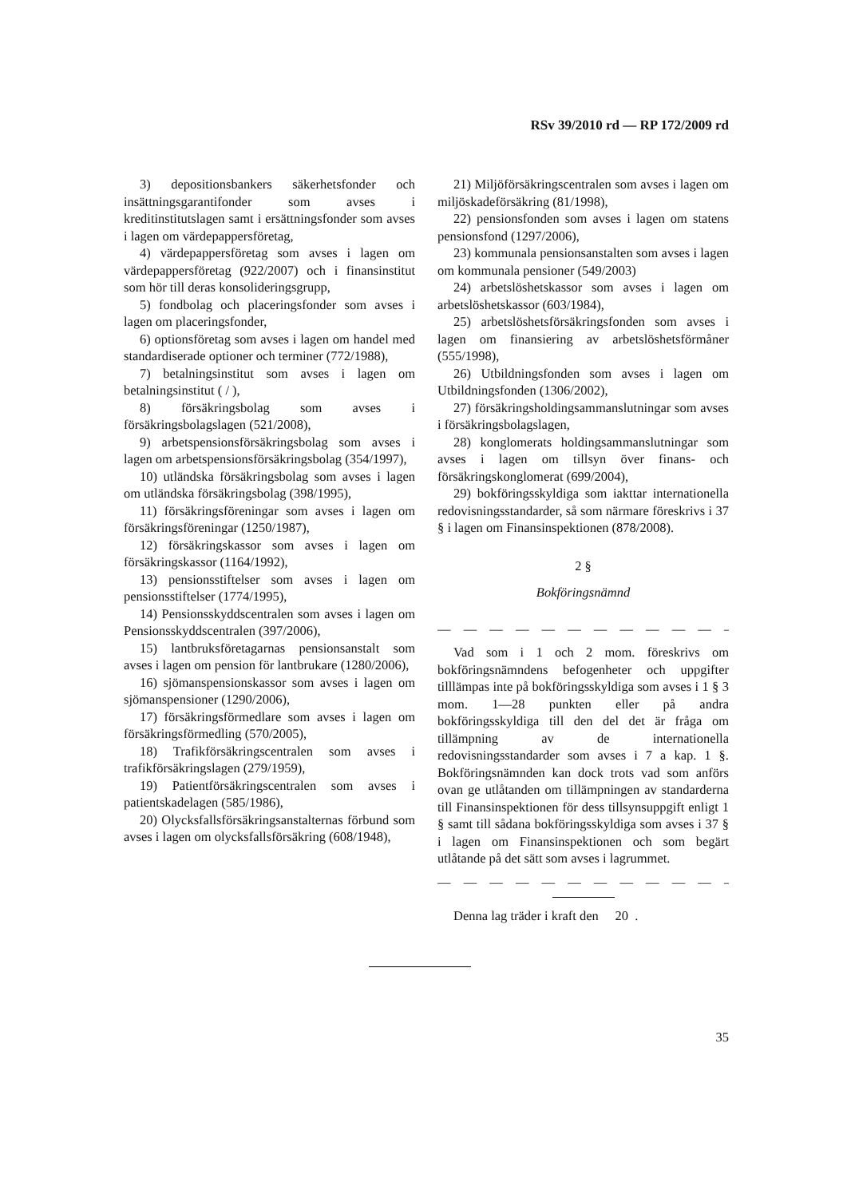RSv 39/2010 rd — RP 172/2009 rd
3) depositionsbankers säkerhetsfonder och insättningsgarantifonder som avses i kreditinstitutslagen samt i ersättningsfonder som avses i lagen om värdepappersföretag,
4) värdepappersföretag som avses i lagen om värdepappersföretag (922/2007) och i finansinstitut som hör till deras konsolideringsgrupp,
5) fondbolag och placeringsfonder som avses i lagen om placeringsfonder,
6) optionsföretag som avses i lagen om handel med standardiserade optioner och terminer (772/1988),
7) betalningsinstitut som avses i lagen om betalningsinstitut ( / ),
8) försäkringsbolag som avses i försäkringsbolagslagen (521/2008),
9) arbetspensionsförsäkringsbolag som avses i lagen om arbetspensionsförsäkringsbolag (354/1997),
10) utländska försäkringsbolag som avses i lagen om utländska försäkringsbolag (398/1995),
11) försäkringsföreningar som avses i lagen om försäkringsföreningar (1250/1987),
12) försäkringskassor som avses i lagen om försäkringskassor (1164/1992),
13) pensionsstiftelser som avses i lagen om pensionsstiftelser (1774/1995),
14) Pensionsskyddscentralen som avses i lagen om Pensionsskyddscentralen (397/2006),
15) lantbruksföretagarnas pensionsanstalt som avses i lagen om pension för lantbrukare (1280/2006),
16) sjömanspensionskassor som avses i lagen om sjömanspensioner (1290/2006),
17) försäkringsförmedlare som avses i lagen om försäkringsförmedling (570/2005),
18) Trafikförsäkringscentralen som avses i trafikförsäkringslagen (279/1959),
19) Patientförsäkringscentralen som avses i patientskadelagen (585/1986),
20) Olycksfallsförsäkringsanstalternas förbund som avses i lagen om olycksfallsförsäkring (608/1948),
21) Miljöförsäkringscentralen som avses i lagen om miljöskadeförsäkring (81/1998),
22) pensionsfonden som avses i lagen om statens pensionsfond (1297/2006),
23) kommunala pensionsanstalten som avses i lagen om kommunala pensioner (549/2003)
24) arbetslöshetskassor som avses i lagen om arbetslöshetskassor (603/1984),
25) arbetslöshetsförsäkringsfonden som avses i lagen om finansiering av arbetslöshetsförmåner (555/1998),
26) Utbildningsfonden som avses i lagen om Utbildningsfonden (1306/2002),
27) försäkringsholdingsammanslutningar som avses i försäkringsbolagslagen,
28) konglomerats holdingsammanslutningar som avses i lagen om tillsyn över finans- och försäkringskonglomerat (699/2004),
29) bokföringsskyldiga som iakttar internationella redovisningsstandarder, så som närmare föreskrivs i 37 § i lagen om Finansinspektionen (878/2008).
2 §
Bokföringsnämnd
— — — — — — — — — — — — — —
Vad som i 1 och 2 mom. föreskrivs om bokföringsnämndens befogenheter och uppgifter tilllämpas inte på bokföringsskyldiga som avses i 1 § 3 mom. 1—28 punkten eller på andra bokföringsskyldiga till den del det är fråga om tillämpning av de internationella redovisningsstandarder som avses i 7 a kap. 1 §. Bokföringsnämnden kan dock trots vad som anförs ovan ge utlåtanden om tillämpningen av standarderna till Finansinspektionen för dess tillsynsuppgift enligt 1 § samt till sådana bokföringsskyldiga som avses i 37 § i lagen om Finansinspektionen och som begärt utlåtande på det sätt som avses i lagrummet.
— — — — — — — — — — — — — —
Denna lag träder i kraft den 20 .
35